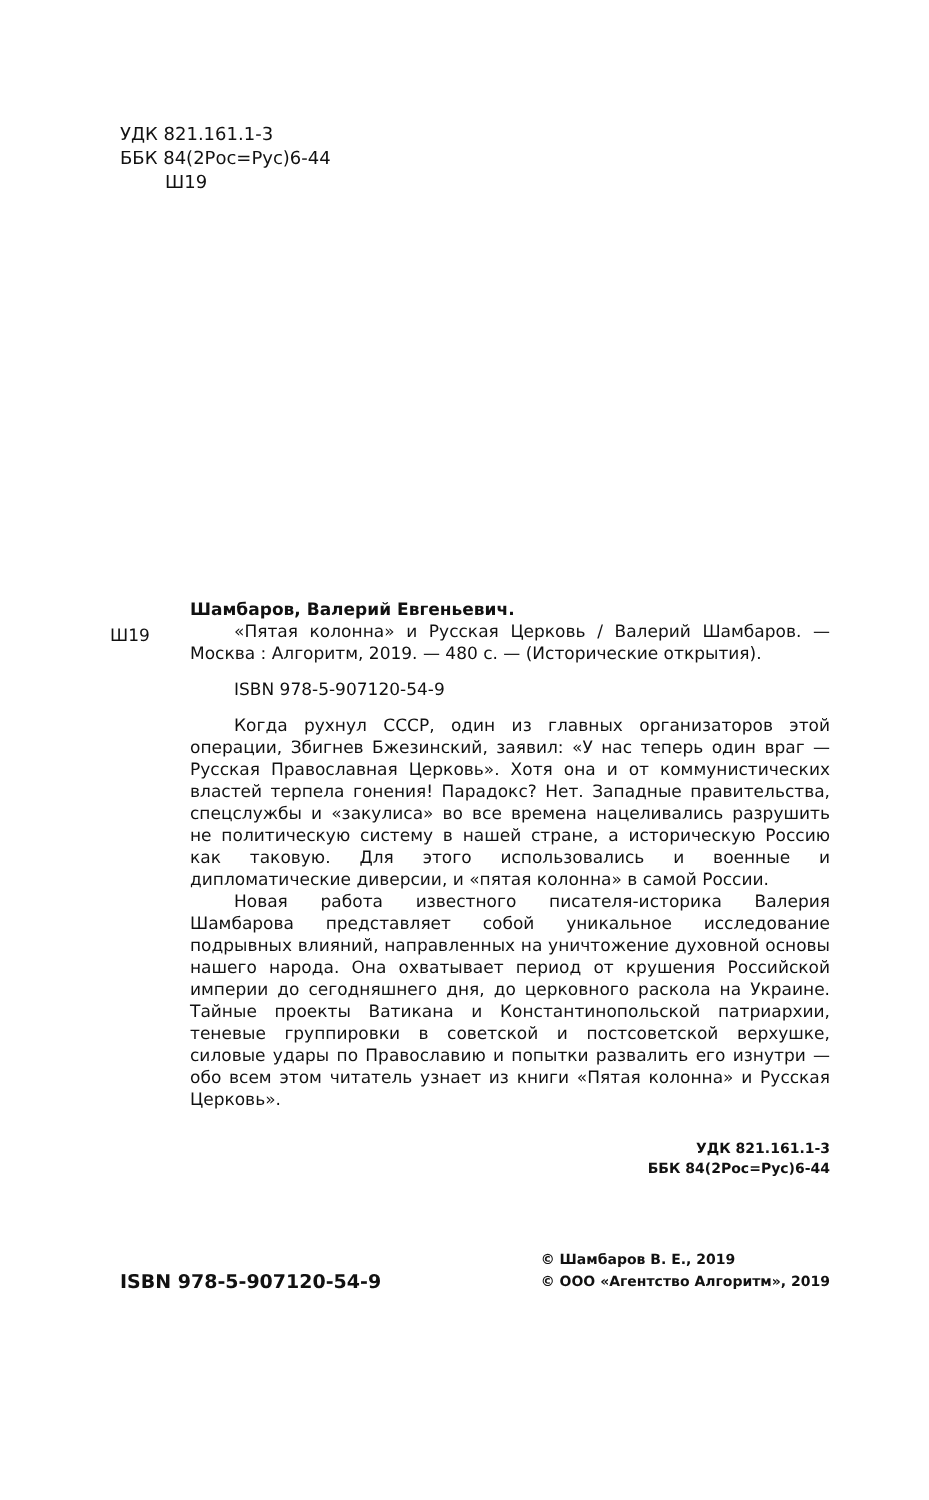УДК 821.161.1-3
ББК 84(2Рос=Рус)6-44
Ш19
Ш19
Шамбаров, Валерий Евгеньевич.
«Пятая колонна» и Русская Церковь / Валерий Шамбаров. — Москва : Алгоритм, 2019. — 480 с. — (Исторические открытия).
ISBN 978-5-907120-54-9
Когда рухнул СССР, один из главных организаторов этой операции, Збигнев Бжезинский, заявил: «У нас теперь один враг — Русская Православная Церковь». Хотя она и от коммунистических властей терпела гонения! Парадокс? Нет. Западные правительства, спецслужбы и «закулиса» во все времена нацеливались разрушить не политическую систему в нашей стране, а историческую Россию как таковую. Для этого использовались и военные и дипломатические диверсии, и «пятая колонна» в самой России.
Новая работа известного писателя-историка Валерия Шамбарова представляет собой уникальное исследование подрывных влияний, направленных на уничтожение духовной основы нашего народа. Она охватывает период от крушения Российской империи до сегодняшнего дня, до церковного раскола на Украине. Тайные проекты Ватикана и Константинопольской патриархии, теневые группировки в советской и постсоветской верхушке, силовые удары по Православию и попытки развалить его изнутри — обо всем этом читатель узнает из книги «Пятая колонна» и Русская Церковь».
УДК 821.161.1-3
ББК 84(2Рос=Рус)6-44
ISBN 978-5-907120-54-9
© Шамбаров В. Е., 2019
© ООО «Агентство Алгоритм», 2019